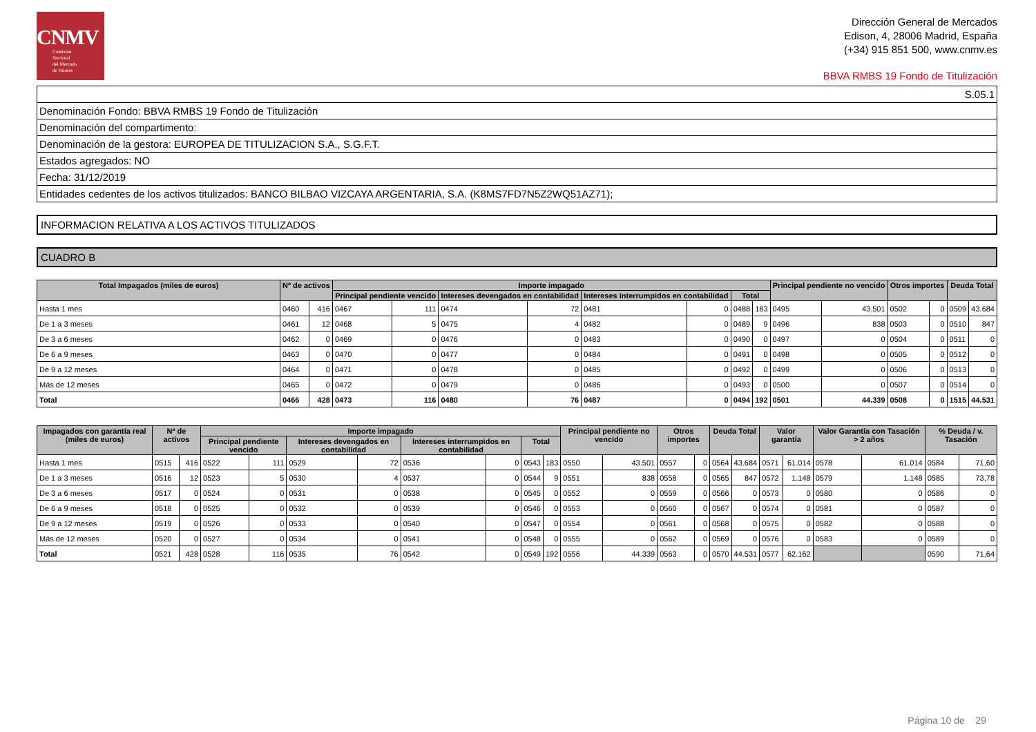CNMV
Comisión
Nacional
del Mercado
de Valores
Dirección General de Mercados
Edison, 4, 28006 Madrid, España
(+34) 915 851 500, www.cnmv.es
BBVA RMBS 19 Fondo de Titulización
| S.05.1 |
| Denominación Fondo: BBVA RMBS 19 Fondo de Titulización |
| Denominación del compartimento: |
| Denominación de la gestora: EUROPEA DE TITULIZACION S.A., S.G.F.T. |
| Estados agregados: NO |
| Fecha: 31/12/2019 |
| Entidades cedentes de los activos titulizados: BANCO BILBAO VIZCAYA ARGENTARIA, S.A. (K8MS7FD7N5Z2WQ51AZ71); |
INFORMACION RELATIVA A LOS ACTIVOS TITULIZADOS
CUADRO B
| Total Impagados (miles de euros) | Nº de activos | | Importe impagado | | | | | | | | Principal pendiente no vencido | | Otros importes | | Deuda Total | |
| --- | --- | --- | --- | --- | --- | --- | --- | --- | --- | --- | --- | --- | --- | --- | --- | --- |
| | | | Principal pendiente vencido | | Intereses devengados en contabilidad | | Intereses interrumpidos en contabilidad | | Total | | | | | | | |
| Hasta 1 mes | 0460 | 416 | 0467 | 111 | 0474 | 72 | 0481 | 0 | 0488 | 183 | 0495 | 43.501 | 0502 | 0 | 0509 | 43.684 |
| De 1 a 3 meses | 0461 | 12 | 0468 | 5 | 0475 | 4 | 0482 | 0 | 0489 | 9 | 0496 | 838 | 0503 | 0 | 0510 | 847 |
| De 3 a 6 meses | 0462 | 0 | 0469 | 0 | 0476 | 0 | 0483 | 0 | 0490 | 0 | 0497 | 0 | 0504 | 0 | 0511 | 0 |
| De 6 a 9 meses | 0463 | 0 | 0470 | 0 | 0477 | 0 | 0484 | 0 | 0491 | 0 | 0498 | 0 | 0505 | 0 | 0512 | 0 |
| De 9 a 12 meses | 0464 | 0 | 0471 | 0 | 0478 | 0 | 0485 | 0 | 0492 | 0 | 0499 | 0 | 0506 | 0 | 0513 | 0 |
| Más de 12 meses | 0465 | 0 | 0472 | 0 | 0479 | 0 | 0486 | 0 | 0493 | 0 | 0500 | 0 | 0507 | 0 | 0514 | 0 |
| Total | 0466 | 428 | 0473 | 116 | 0480 | 76 | 0487 | 0 | 0494 | 192 | 0501 | 44.339 | 0508 | 0 | 1515 | 44.531 |
| Impagados con garantía real (miles de euros) | Nº de activos | | Importe impagado | | | | | | | | Principal pendiente no vencido | | Otros importes | | Deuda Total | | Valor garantía | | Valor Garantía con Tasación > 2 años | | % Deuda / v. Tasación | |
| --- | --- | --- | --- | --- | --- | --- | --- | --- | --- | --- | --- | --- | --- | --- | --- | --- | --- | --- | --- | --- | --- | --- |
| | | | Principal pendiente vencido | | Intereses devengados en contabilidad | | Intereses interrumpidos en contabilidad | | Total | | | | | | | | | | | | | |
| Hasta 1 mes | 0515 | 416 | 0522 | 111 | 0529 | 72 | 0536 | 0 | 0543 | 183 | 0550 | 43.501 | 0557 | 0 | 0564 | 43.684 | 0571 | 61.014 | 0578 | 61.014 | 0584 | 71,60 |
| De 1 a 3 meses | 0516 | 12 | 0523 | 5 | 0530 | 4 | 0537 | 0 | 0544 | 9 | 0551 | 838 | 0558 | 0 | 0565 | 847 | 0572 | 1.148 | 0579 | 1.148 | 0585 | 73,78 |
| De 3 a 6 meses | 0517 | 0 | 0524 | 0 | 0531 | 0 | 0538 | 0 | 0545 | 0 | 0552 | 0 | 0559 | 0 | 0566 | 0 | 0573 | 0 | 0580 | 0 | 0586 | 0 |
| De 6 a 9 meses | 0518 | 0 | 0525 | 0 | 0532 | 0 | 0539 | 0 | 0546 | 0 | 0553 | 0 | 0560 | 0 | 0567 | 0 | 0574 | 0 | 0581 | 0 | 0587 | 0 |
| De 9 a 12 meses | 0519 | 0 | 0526 | 0 | 0533 | 0 | 0540 | 0 | 0547 | 0 | 0554 | 0 | 0561 | 0 | 0568 | 0 | 0575 | 0 | 0582 | 0 | 0588 | 0 |
| Más de 12 meses | 0520 | 0 | 0527 | 0 | 0534 | 0 | 0541 | 0 | 0548 | 0 | 0555 | 0 | 0562 | 0 | 0569 | 0 | 0576 | 0 | 0583 | 0 | 0589 | 0 |
| Total | 0521 | 428 | 0528 | 116 | 0535 | 76 | 0542 | 0 | 0549 | 192 | 0556 | 44.339 | 0563 | 0 | 0570 | 44.531 | 0577 | 62.162 | | | 0590 | 71,64 |
Página 10 de 29